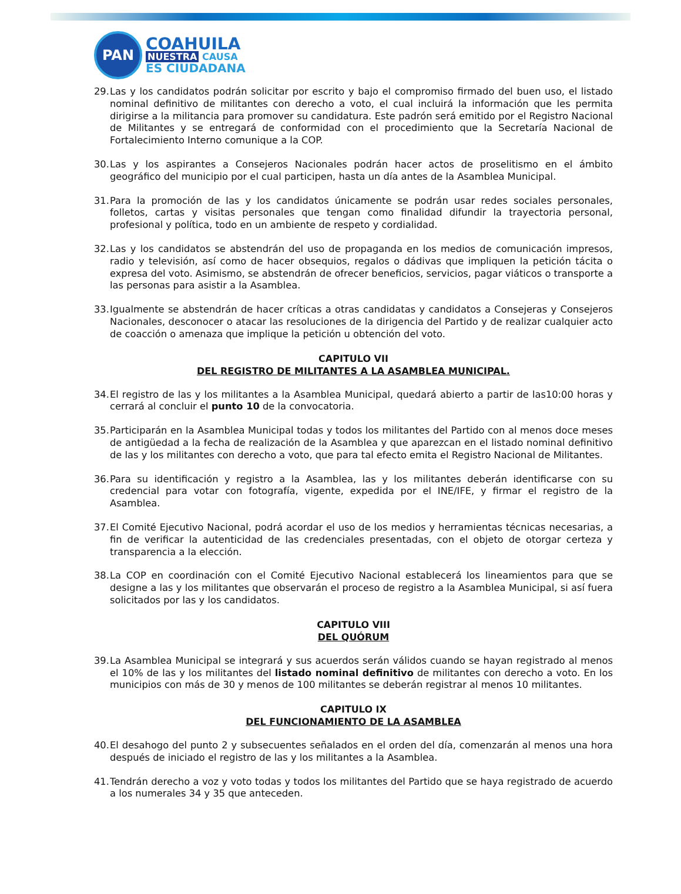PAN
COAHUILA
NUESTRA CAUSA
ES CIUDADANA
29.
Las y los candidatos podrán solicitar por escrito y bajo el compromiso firmado del buen uso, el listado nominal definitivo de militantes con derecho a voto, el cual incluirá la información que les permita dirigirse a la militancia para promover su candidatura. Este padrón será emitido por el Registro Nacional de Militantes y se entregará de conformidad con el procedimiento que la Secretaría Nacional de Fortalecimiento Interno comunique a la COP.
30.
Las y los aspirantes a Consejeros Nacionales podrán hacer actos de proselitismo en el ámbito geográfico del municipio por el cual participen, hasta un día antes de la Asamblea Municipal.
31.
Para la promoción de las y los candidatos únicamente se podrán usar redes sociales personales, folletos, cartas y visitas personales que tengan como finalidad difundir la trayectoria personal, profesional y política, todo en un ambiente de respeto y cordialidad.
32.
Las y los candidatos se abstendrán del uso de propaganda en los medios de comunicación impresos, radio y televisión, así como de hacer obsequios, regalos o dádivas que impliquen la petición tácita o expresa del voto. Asimismo, se abstendrán de ofrecer beneficios, servicios, pagar viáticos o transporte a las personas para asistir a la Asamblea.
33.
Igualmente se abstendrán de hacer críticas a otras candidatas y candidatos a Consejeras y Consejeros Nacionales, desconocer o atacar las resoluciones de la dirigencia del Partido y de realizar cualquier acto de coacción o amenaza que implique la petición u obtención del voto.
CAPITULO VII
DEL REGISTRO DE MILITANTES A LA ASAMBLEA MUNICIPAL.
34.
El registro de las y los militantes a la Asamblea Municipal, quedará abierto a partir de las10:00 horas y cerrará al concluir el punto 10 de la convocatoria.
35.
Participarán en la Asamblea Municipal todas y todos los militantes del Partido con al menos doce meses de antigüedad a la fecha de realización de la Asamblea y que aparezcan en el listado nominal definitivo de las y los militantes con derecho a voto, que para tal efecto emita el Registro Nacional de Militantes.
36.
Para su identificación y registro a la Asamblea, las y los militantes deberán identificarse con su credencial para votar con fotografía, vigente, expedida por el INE/IFE, y firmar el registro de la Asamblea.
37.
El Comité Ejecutivo Nacional, podrá acordar el uso de los medios y herramientas técnicas necesarias, a fin de verificar la autenticidad de las credenciales presentadas, con el objeto de otorgar certeza y transparencia a la elección.
38.
La COP en coordinación con el Comité Ejecutivo Nacional establecerá los lineamientos para que se designe a las y los militantes que observarán el proceso de registro a la Asamblea Municipal, si así fuera solicitados por las y los candidatos.
CAPITULO VIII
DEL QUÓRUM
39.
La Asamblea Municipal se integrará y sus acuerdos serán válidos cuando se hayan registrado al menos el 10% de las y los militantes del listado nominal definitivo de militantes con derecho a voto. En los municipios con más de 30 y menos de 100 militantes se deberán registrar al menos 10 militantes.
CAPITULO IX
DEL FUNCIONAMIENTO DE LA ASAMBLEA
40.
El desahogo del punto 2 y subsecuentes señalados en el orden del día, comenzarán al menos una hora después de iniciado el registro de las y los militantes a la Asamblea.
41.
Tendrán derecho a voz y voto todas y todos los militantes del Partido que se haya registrado de acuerdo a los numerales 34 y 35 que anteceden.